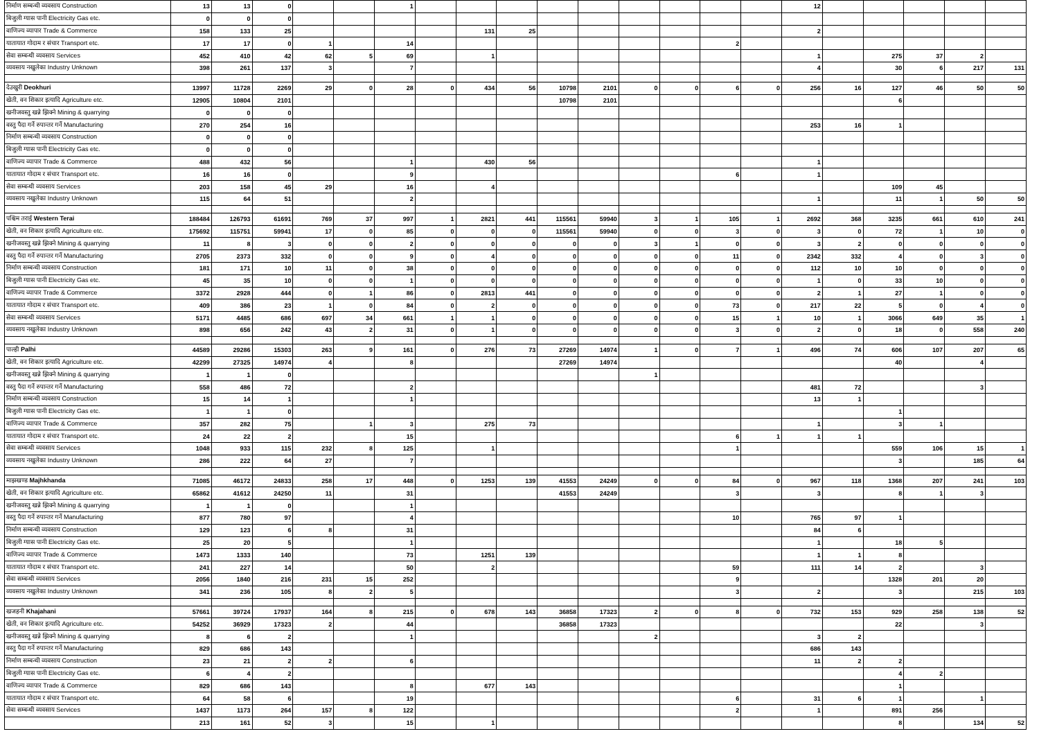| निर्माण सम्बन्धी व्यवसाय Construction | 13 | 13 | 0 | | | 1 | | | | | | | | | | 12 | | | | | |
| बिजुली ग्यास पानी Electricity Gas etc. | 0 | 0 | 0 | | | | | | | | | | | | | | | | | | |
| वाणिज्य व्यापार Trade & Commerce | 158 | 133 | 25 | | | | | 131 | 25 | | | | | | | 2 | | | | | |
| यातायात गोदाम र संचार Transport etc. | 17 | 17 | 0 | 1 | | 14 | | | | | | | | 2 | | | | | | | |
| सेवा सम्बन्धी व्यवसाय Services | 452 | 410 | 42 | 62 | 5 | 69 | | 1 | | | | | | | | 1 | | 275 | 37 | 2 | |
| व्यवसाय नखुलेका Industry Unknown | 398 | 261 | 137 | 3 | | 7 | | | | | | | | | | 4 | | 30 | 6 | 217 | 131 |
| देउखुरी Deokhuri | 13997 | 11728 | 2269 | 29 | 0 | 28 | 0 | 434 | 56 | 10798 | 2101 | 0 | 0 | 6 | 0 | 256 | 16 | 127 | 46 | 50 | 50 |
| खेती, वन शिकार इत्यादि Agriculture etc. | 12905 | 10804 | 2101 | | | | | | | 10798 | 2101 | | | | | | | 6 | | | |
| खनीजवस्तु खन्ने झिक्ने Mining & quarrying | 0 | 0 | 0 | | | | | | | | | | | | | | | | | | |
| वस्तु पैदा गर्ने रुपान्तर गर्ने Manufacturing | 270 | 254 | 16 | | | | | | | | | | | | | 253 | 16 | 1 | | | |
| निर्माण सम्बन्धी व्यवसाय Construction | 0 | 0 | 0 | | | | | | | | | | | | | | | | | | |
| बिजुली ग्यास पानी Electricity Gas etc. | 0 | 0 | 0 | | | | | | | | | | | | | | | | | | |
| वाणिज्य व्यापार Trade & Commerce | 488 | 432 | 56 | | | 1 | | 430 | 56 | | | | | | | 1 | | | | | |
| यातायात गोदाम र संचार Transport etc. | 16 | 16 | 0 | | | 9 | | | | | | | | 6 | | 1 | | | | | |
| सेवा सम्बन्धी व्यवसाय Services | 203 | 158 | 45 | 29 | | 16 | | 4 | | | | | | | | | | 109 | 45 | | |
| व्यवसाय नखुलेका Industry Unknown | 115 | 64 | 51 | | | 2 | | | | | | | | | | 1 | | 11 | 1 | 50 | 50 |
| पश्चिम तराई Western Terai | 188484 | 126793 | 61691 | 769 | 37 | 997 | 1 | 2821 | 441 | 115561 | 59940 | 3 | 1 | 105 | 1 | 2692 | 368 | 3235 | 661 | 610 | 241 |
| खेती, वन शिकार इत्यादि Agriculture etc. | 175692 | 115751 | 59941 | 17 | 0 | 85 | 0 | 0 | 0 | 115561 | 59940 | 0 | 0 | 3 | 0 | 3 | 0 | 72 | 1 | 10 | 0 |
| खनीजवस्तु खन्ने झिक्ने Mining & quarrying | 11 | 8 | 3 | 0 | 0 | 2 | 0 | 0 | 0 | 0 | 0 | 3 | 1 | 0 | 0 | 3 | 2 | 0 | 0 | 0 | 0 |
| वस्तु पैदा गर्ने रुपान्तर गर्ने Manufacturing | 2705 | 2373 | 332 | 0 | 0 | 9 | 0 | 4 | 0 | 0 | 0 | 0 | 0 | 11 | 0 | 2342 | 332 | 4 | 0 | 3 | 0 |
| निर्माण सम्बन्धी व्यवसाय Construction | 181 | 171 | 10 | 11 | 0 | 38 | 0 | 0 | 0 | 0 | 0 | 0 | 0 | 0 | 0 | 112 | 10 | 10 | 0 | 0 | 0 |
| बिजुली ग्यास पानी Electricity Gas etc. | 45 | 35 | 10 | 0 | 0 | 1 | 0 | 0 | 0 | 0 | 0 | 0 | 0 | 0 | 0 | 1 | 0 | 33 | 10 | 0 | 0 |
| वाणिज्य व्यापार Trade & Commerce | 3372 | 2928 | 444 | 0 | 1 | 86 | 0 | 2813 | 441 | 0 | 0 | 0 | 0 | 0 | 0 | 2 | 1 | 27 | 1 | 0 | 0 |
| यातायात गोदाम र संचार Transport etc. | 409 | 386 | 23 | 1 | 0 | 84 | 0 | 2 | 0 | 0 | 0 | 0 | 0 | 73 | 0 | 217 | 22 | 5 | 0 | 4 | 0 |
| सेवा सम्बन्धी व्यवसाय Services | 5171 | 4485 | 686 | 697 | 34 | 661 | 1 | 1 | 0 | 0 | 0 | 0 | 0 | 15 | 1 | 10 | 1 | 3066 | 649 | 35 | 1 |
| व्यवसाय नखुलेका Industry Unknown | 898 | 656 | 242 | 43 | 2 | 31 | 0 | 1 | 0 | 0 | 0 | 0 | 0 | 3 | 0 | 2 | 0 | 18 | 0 | 558 | 240 |
| पाल्ही Palhi | 44589 | 29286 | 15303 | 263 | 9 | 161 | 0 | 276 | 73 | 27269 | 14974 | 1 | 0 | 7 | 1 | 496 | 74 | 606 | 107 | 207 | 65 |
| खेती, वन शिकार इत्यादि Agriculture etc. | 42299 | 27325 | 14974 | 4 | | 8 | | | | 27269 | 14974 | | | | | | | 40 | | 4 | |
| खनीजवस्तु खन्ने झिक्ने Mining & quarrying | 1 | 1 | 0 | | | | | | | | | 1 | | | | | | | | | |
| वस्तु पैदा गर्ने रुपान्तर गर्ने Manufacturing | 558 | 486 | 72 | | | 2 | | | | | | | | | | 481 | 72 | | | 3 | |
| निर्माण सम्बन्धी व्यवसाय Construction | 15 | 14 | 1 | | | 1 | | | | | | | | | | 13 | 1 | | | | |
| बिजुली ग्यास पानी Electricity Gas etc. | 1 | 1 | 0 | | | | | | | | | | | | | | | 1 | | | |
| वाणिज्य व्यापार Trade & Commerce | 357 | 282 | 75 | | 1 | 3 | | 275 | 73 | | | | | | | 1 | | 3 | 1 | | |
| यातायात गोदाम र संचार Transport etc. | 24 | 22 | 2 | | | 15 | | | | | | | | 6 | 1 | 1 | 1 | | | | |
| सेवा सम्बन्धी व्यवसाय Services | 1048 | 933 | 115 | 232 | 8 | 125 | | 1 | | | | | | 1 | | | | 559 | 106 | 15 | 1 |
| व्यवसाय नखुलेका Industry Unknown | 286 | 222 | 64 | 27 | | 7 | | | | | | | | | | | | 3 | | 185 | 64 |
| माझखण्ड Majhkhanda | 71085 | 46172 | 24833 | 258 | 17 | 448 | 0 | 1253 | 139 | 41553 | 24249 | 0 | 0 | 84 | 0 | 967 | 118 | 1368 | 207 | 241 | 103 |
| खेती, वन शिकार इत्यादि Agriculture etc. | 65862 | 41612 | 24250 | 11 | | 31 | | | | 41553 | 24249 | | | 3 | | 3 | | 8 | 1 | 3 | |
| खनीजवस्तु खन्ने झिक्ने Mining & quarrying | 1 | 1 | 0 | | | 1 | | | | | | | | | | | | | | | |
| वस्तु पैदा गर्ने रुपान्तर गर्ने Manufacturing | 877 | 780 | 97 | | | 4 | | | | | | | | 10 | | 765 | 97 | 1 | | | |
| निर्माण सम्बन्धी व्यवसाय Construction | 129 | 123 | 6 | 8 | | 31 | | | | | | | | | | 84 | 6 | | | | |
| बिजुली ग्यास पानी Electricity Gas etc. | 25 | 20 | 5 | | | 1 | | | | | | | | | | 1 | | 18 | 5 | | |
| वाणिज्य व्यापार Trade & Commerce | 1473 | 1333 | 140 | | | 73 | | 1251 | 139 | | | | | | | 1 | 1 | 8 | | | |
| यातायात गोदाम र संचार Transport etc. | 241 | 227 | 14 | | | 50 | | 2 | | | | | | 59 | | 111 | 14 | 2 | | 3 | |
| सेवा सम्बन्धी व्यवसाय Services | 2056 | 1840 | 216 | 231 | 15 | 252 | | | | | | | | 9 | | | | 1328 | 201 | 20 | |
| व्यवसाय नखुलेका Industry Unknown | 341 | 236 | 105 | 8 | 2 | 5 | | | | | | | | 3 | | 2 | | 3 | | 215 | 103 |
| खजहनी Khajahani | 57661 | 39724 | 17937 | 164 | 8 | 215 | 0 | 678 | 143 | 36858 | 17323 | 2 | 0 | 8 | 0 | 732 | 153 | 929 | 258 | 138 | 52 |
| खेती, वन शिकार इत्यादि Agriculture etc. | 54252 | 36929 | 17323 | 2 | | 44 | | | | 36858 | 17323 | | | | | | | 22 | | 3 | |
| खनीजवस्तु खन्ने झिक्ने Mining & quarrying | 8 | 6 | 2 | | | 1 | | | | | | 2 | | | | 3 | 2 | | | | |
| वस्तु पैदा गर्ने रुपान्तर गर्ने Manufacturing | 829 | 686 | 143 | | | | | | | | | | | | | 686 | 143 | | | | |
| निर्माण सम्बन्धी व्यवसाय Construction | 23 | 21 | 2 | 2 | | 6 | | | | | | | | | | 11 | 2 | 2 | | | |
| बिजुली ग्यास पानी Electricity Gas etc. | 6 | 4 | 2 | | | | | | | | | | | | | | | 4 | 2 | | |
| वाणिज्य व्यापार Trade & Commerce | 829 | 686 | 143 | | | 8 | | 677 | 143 | | | | | | | | | 1 | | | |
| यातायात गोदाम र संचार Transport etc. | 64 | 58 | 6 | | | 19 | | | | | | | | 6 | | 31 | 6 | 1 | | 1 | |
| सेवा सम्बन्धी व्यवसाय Services | 1437 | 1173 | 264 | 157 | 8 | 122 | | | | | | | | 2 | | 1 | | 891 | 256 | | |
| | 213 | 161 | 52 | 3 | | 15 | | 1 | | | | | | | | | | 8 | | 134 | 52 |